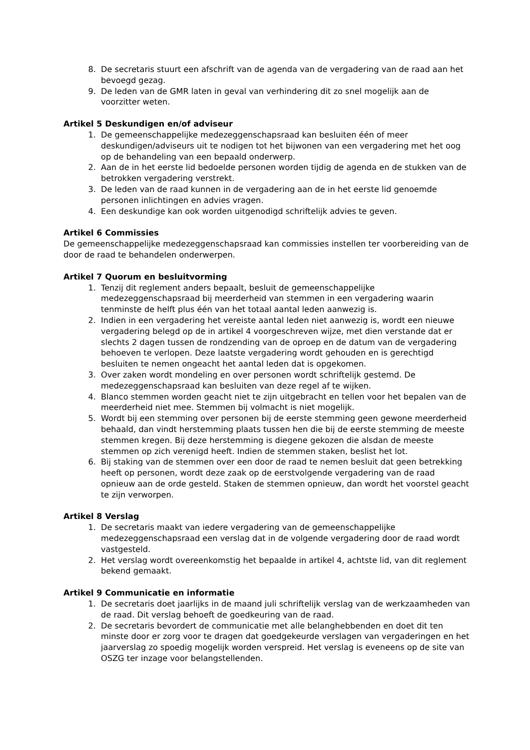8. De secretaris stuurt een afschrift van de agenda van de vergadering van de raad aan het bevoegd gezag.
9. De leden van de GMR laten in geval van verhindering dit zo snel mogelijk aan de voorzitter weten.
Artikel 5 Deskundigen en/of adviseur
1. De gemeenschappelijke medezeggenschapsraad kan besluiten één of meer deskundigen/adviseurs uit te nodigen tot het bijwonen van een vergadering met het oog op de behandeling van een bepaald onderwerp.
2. Aan de in het eerste lid bedoelde personen worden tijdig de agenda en de stukken van de betrokken vergadering verstrekt.
3. De leden van de raad kunnen in de vergadering aan de in het eerste lid genoemde personen inlichtingen en advies vragen.
4. Een deskundige kan ook worden uitgenodigd schriftelijk advies te geven.
Artikel 6 Commissies
De gemeenschappelijke medezeggenschapsraad kan commissies instellen ter voorbereiding van de door de raad te behandelen onderwerpen.
Artikel 7 Quorum en besluitvorming
1. Tenzij dit reglement anders bepaalt, besluit de gemeenschappelijke medezeggenschapsraad bij meerderheid van stemmen in een vergadering waarin tenminste de helft plus één van het totaal aantal leden aanwezig is.
2. Indien in een vergadering het vereiste aantal leden niet aanwezig is, wordt een nieuwe vergadering belegd op de in artikel 4 voorgeschreven wijze, met dien verstande dat er slechts 2 dagen tussen de rondzending van de oproep en de datum van de vergadering behoeven te verlopen. Deze laatste vergadering wordt gehouden en is gerechtigd besluiten te nemen ongeacht het aantal leden dat is opgekomen.
3. Over zaken wordt mondeling en over personen wordt schriftelijk gestemd. De medezeggenschapsraad kan besluiten van deze regel af te wijken.
4. Blanco stemmen worden geacht niet te zijn uitgebracht en tellen voor het bepalen van de meerderheid niet mee. Stemmen bij volmacht is niet mogelijk.
5. Wordt bij een stemming over personen bij de eerste stemming geen gewone meerderheid behaald, dan vindt herstemming plaats tussen hen die bij de eerste stemming de meeste stemmen kregen. Bij deze herstemming is diegene gekozen die alsdan de meeste stemmen op zich verenigd heeft. Indien de stemmen staken, beslist het lot.
6. Bij staking van de stemmen over een door de raad te nemen besluit dat geen betrekking heeft op personen, wordt deze zaak op de eerstvolgende vergadering van de raad opnieuw aan de orde gesteld. Staken de stemmen opnieuw, dan wordt het voorstel geacht te zijn verworpen.
Artikel 8 Verslag
1. De secretaris maakt van iedere vergadering van de gemeenschappelijke medezeggenschapsraad een verslag dat in de volgende vergadering door de raad wordt vastgesteld.
2. Het verslag wordt overeenkomstig het bepaalde in artikel 4, achtste lid, van dit reglement bekend gemaakt.
Artikel 9 Communicatie en informatie
1. De secretaris doet jaarlijks in de maand juli schriftelijk verslag van de werkzaamheden van de raad. Dit verslag behoeft de goedkeuring van de raad.
2. De secretaris bevordert de communicatie met alle belanghebbenden en doet dit ten minste door er zorg voor te dragen dat goedgekeurde verslagen van vergaderingen en het jaarverslag zo spoedig mogelijk worden verspreid. Het verslag is eveneens op de site van OSZG ter inzage voor belangstellenden.